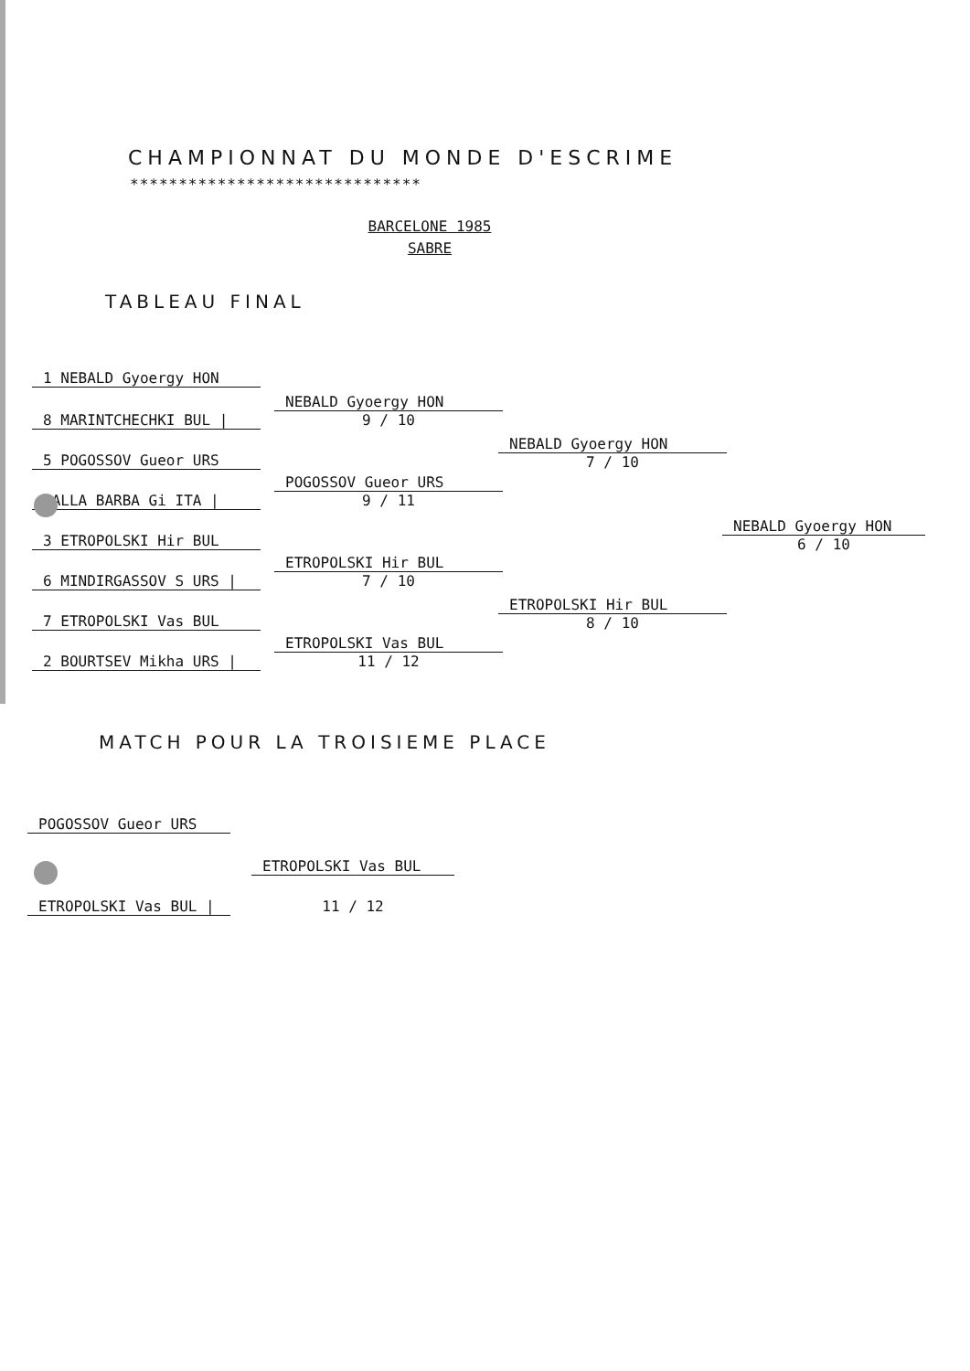CHAMPIONNAT DU MONDE D'ESCRIME
******************************
BARCELONE 1985
SABRE
TABLEAU FINAL
1 NEBALD Gyoergy HON
8 MARINTCHECHKI BUL |
5 POGOSSOV Gueor URS
DALLA BARBA Gi ITA |
3 ETROPOLSKI Hir BUL
6 MINDIRGASSOV S URS |
7 ETROPOLSKI Vas BUL
2 BOURTSEV Mikha URS |
NEBALD Gyoergy HON
9 / 10
POGOSSOV Gueor URS
9 / 11
ETROPOLSKI Hir BUL
7 / 10
ETROPOLSKI Vas BUL
11 / 12
NEBALD Gyoergy HON
7 / 10
ETROPOLSKI Hir BUL
8 / 10
NEBALD Gyoergy HON
6 / 10
MATCH POUR LA TROISIEME PLACE
POGOSSOV Gueor URS
ETROPOLSKI Vas BUL
ETROPOLSKI Vas BUL | 11 / 12